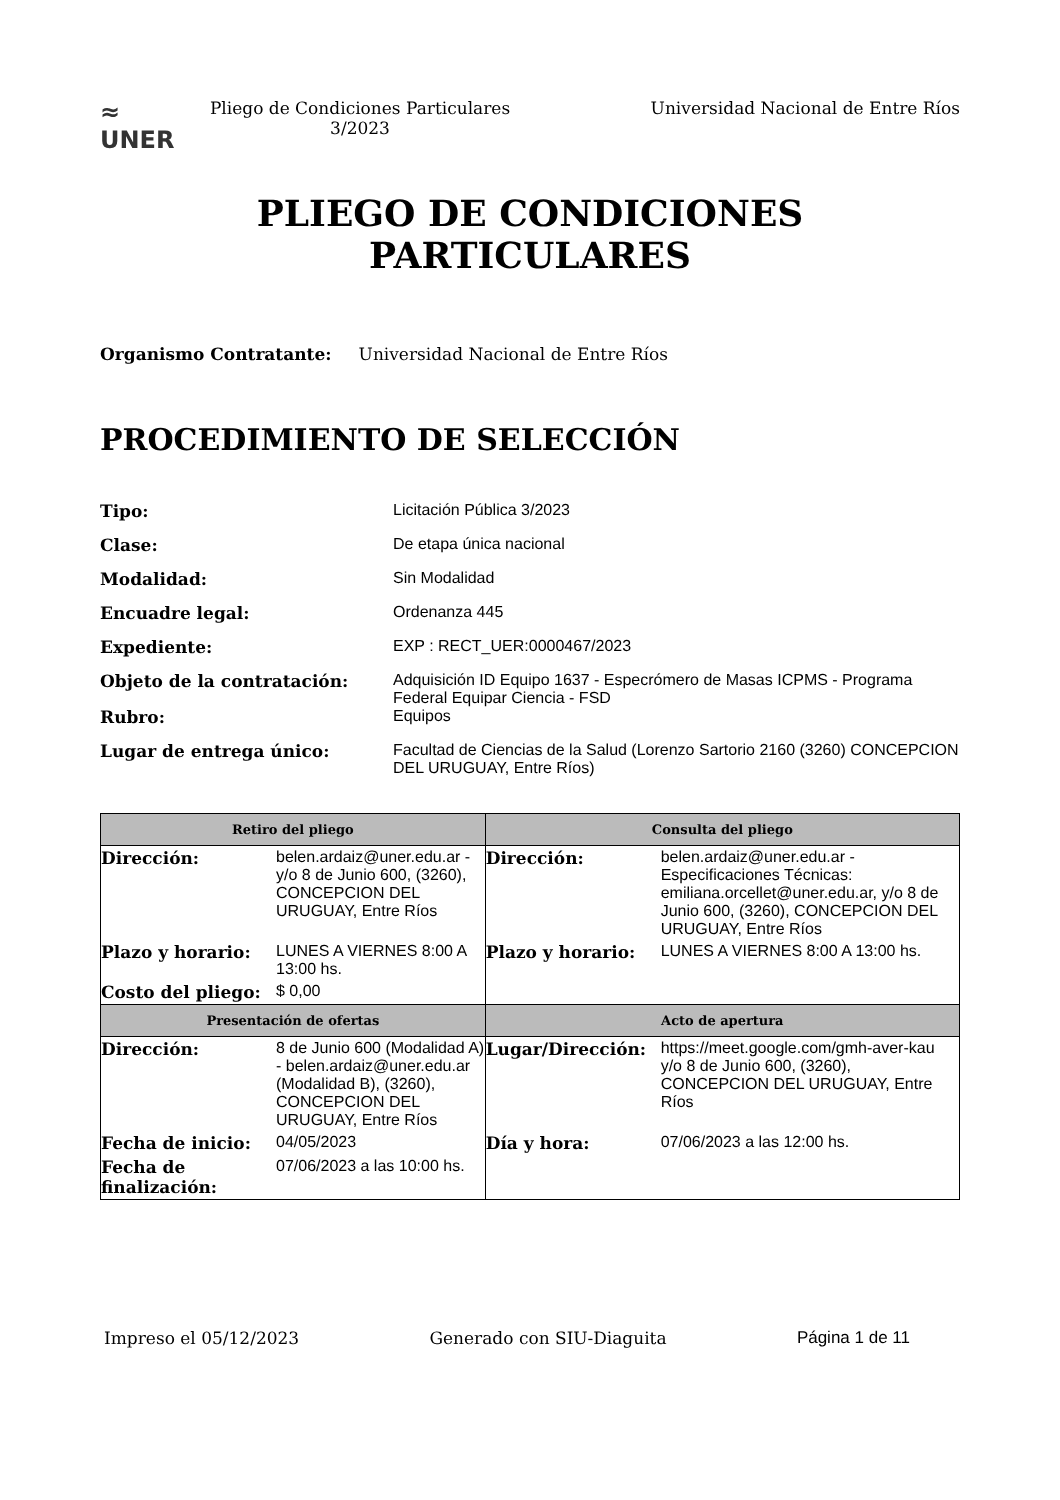≈
UNER
Pliego de Condiciones Particulares 3/2023
Universidad Nacional de Entre Ríos
PLIEGO DE CONDICIONES
PARTICULARES
Organismo Contratante: Universidad Nacional de Entre Ríos
PROCEDIMIENTO DE SELECCIÓN
Tipo: Licitación Pública 3/2023
Clase: De etapa única nacional
Modalidad: Sin Modalidad
Encuadre legal: Ordenanza 445
Expediente: EXP : RECT_UER:0000467/2023
Objeto de la contratación: Adquisición ID Equipo 1637 - Especrómero de Masas ICPMS - Programa Federal Equipar Ciencia - FSD
Rubro: Equipos
Lugar de entrega único: Facultad de Ciencias de la Salud (Lorenzo Sartorio 2160 (3260) CONCEPCION DEL URUGUAY, Entre Ríos)
| Retiro del pliego | Consulta del pliego |
| --- | --- |
| / Dirección: / belen.ardaiz@uner.edu.ar - y/o 8 de Junio 600, (3260), CONCEPCION DEL URUGUAY, Entre Ríos / / Plazo y horario: / LUNES A VIERNES 8:00 A 13:00 hs. / / Costo del pliego: / $ 0,00 / | / Dirección: / belen.ardaiz@uner.edu.ar - Especificaciones Técnicas: emiliana.orcellet@uner.edu.ar, y/o 8 de Junio 600, (3260), CONCEPCION DEL URUGUAY, Entre Ríos / / Plazo y horario: / LUNES A VIERNES 8:00 A 13:00 hs. / |
| Presentación de ofertas | Acto de apertura |
| / Dirección: / 8 de Junio 600 (Modalidad A) - belen.ardaiz@uner.edu.ar (Modalidad B), (3260), CONCEPCION DEL URUGUAY, Entre Ríos / / Fecha de inicio: / 04/05/2023 / / Fecha de finalización: / 07/06/2023 a las 10:00 hs. / | / Lugar/Dirección: / https://meet.google.com/gmh-aver-kau y/o 8 de Junio 600, (3260), CONCEPCION DEL URUGUAY, Entre Ríos / / Día y hora: / 07/06/2023 a las 12:00 hs. / |
Impreso el 05/12/2023 Generado con SIU-Diaguita Página 1 de 11